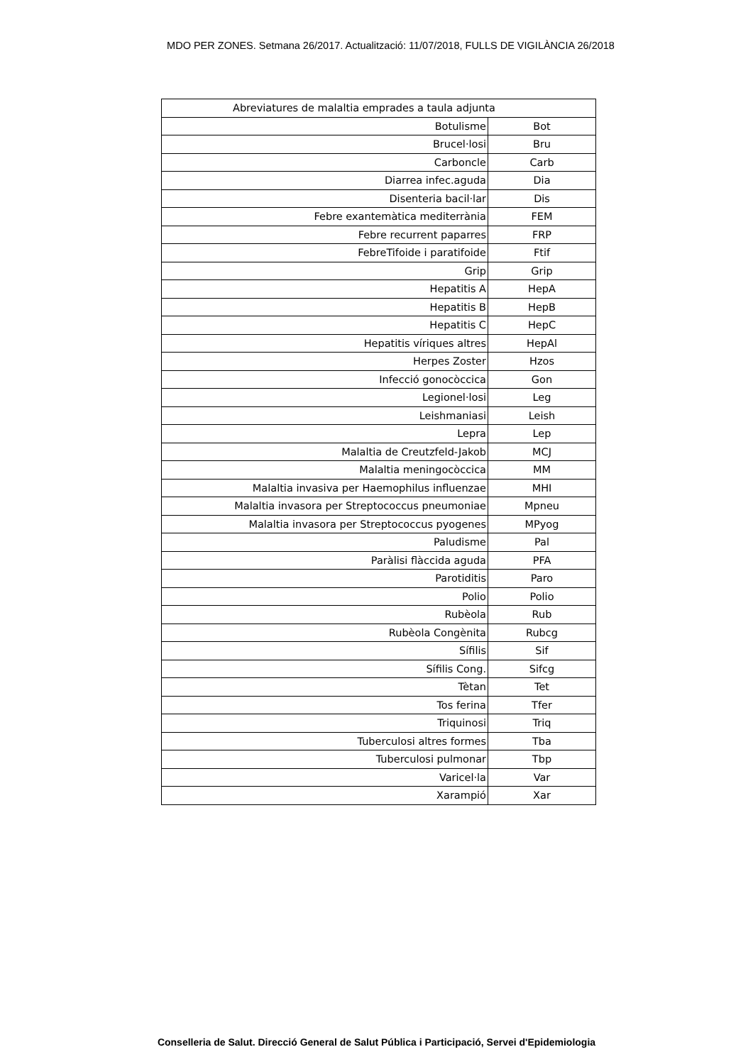MDO PER ZONES. Setmana 26/2017. Actualització: 11/07/2018, FULLS DE VIGILÀNCIA 26/2018
| Abreviatures de malaltia emprades a taula adjunta | |
| --- | --- |
| Botulisme | Bot |
| Brucel·losi | Bru |
| Carboncle | Carb |
| Diarrea infec.aguda | Dia |
| Disenteria bacil·lar | Dis |
| Febre exantemàtica mediterrània | FEM |
| Febre recurrent paparres | FRP |
| FebreTifoide i paratifoide | Ftif |
| Grip | Grip |
| Hepatitis A | HepA |
| Hepatitis B | HepB |
| Hepatitis C | HepC |
| Hepatitis víriques altres | HepAl |
| Herpes Zoster | Hzos |
| Infecció gonocòccica | Gon |
| Legionel·losi | Leg |
| Leishmaniasi | Leish |
| Lepra | Lep |
| Malaltia de Creutzfeld-Jakob | MCJ |
| Malaltia meningocòccica | MM |
| Malaltia invasiva per Haemophilus influenzae | MHI |
| Malaltia invasora per Streptococcus pneumoniae | Mpneu |
| Malaltia invasora per Streptococcus pyogenes | MPyog |
| Paludisme | Pal |
| Paràlisi flàccida aguda | PFA |
| Parotiditis | Paro |
| Polio | Polio |
| Rubèola | Rub |
| Rubèola Congènita | Rubcg |
| Sífilis | Sif |
| Sífilis Cong. | Sifcg |
| Tètan | Tet |
| Tos ferina | Tfer |
| Triquinosi | Triq |
| Tuberculosi altres formes | Tba |
| Tuberculosi pulmonar | Tbp |
| Varicel·la | Var |
| Xarampió | Xar |
Conselleria de Salut. Direcció General de Salut Pública i Participació, Servei d'Epidemiologia